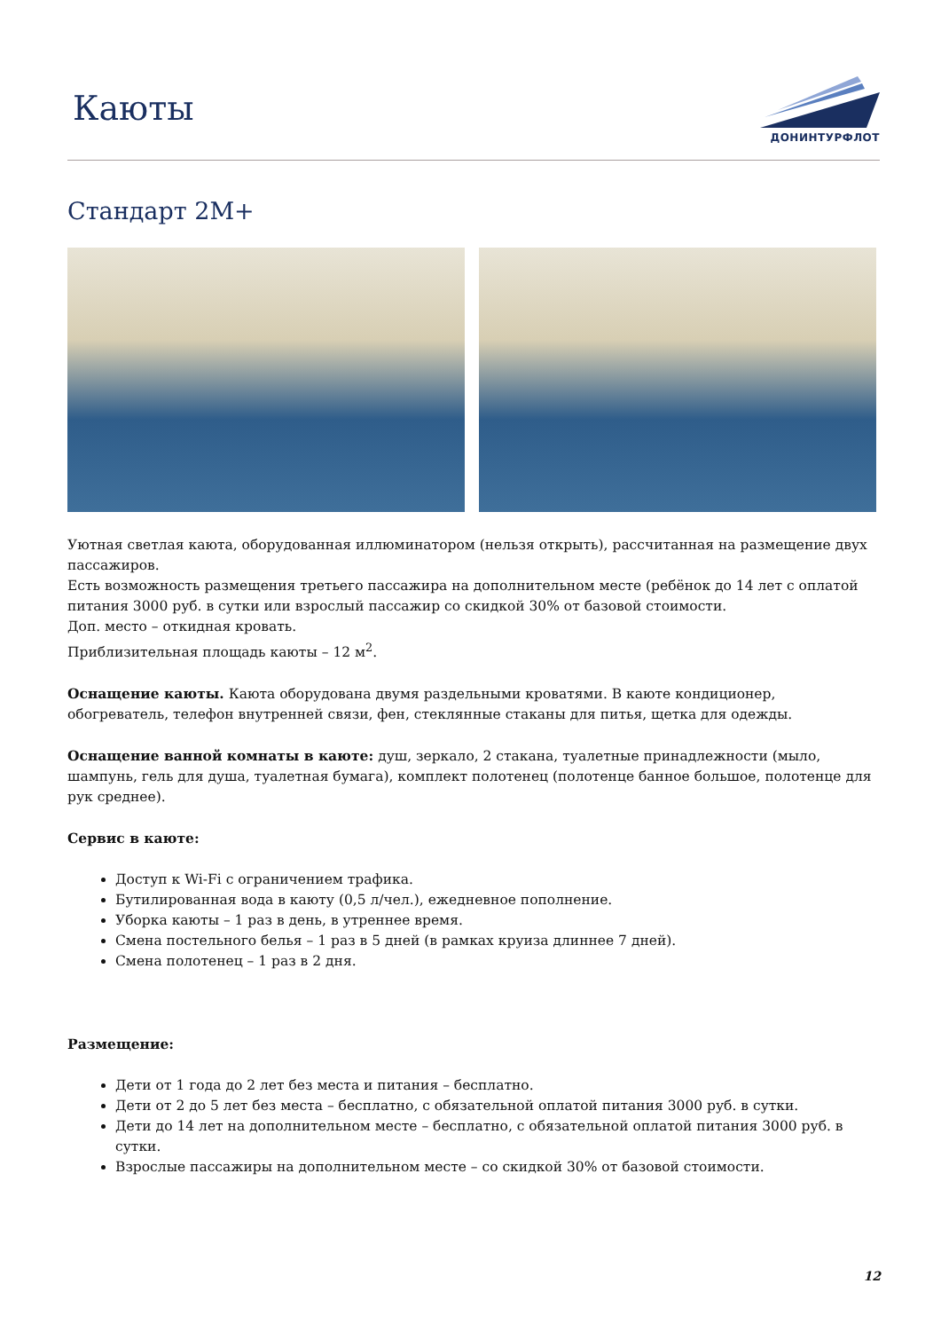Каюты
ДОНИНТУРФЛОТ
Стандарт 2М+
Уютная светлая каюта, оборудованная иллюминатором (нельзя открыть), рассчитанная на размещение двух пассажиров.
Есть возможность размещения третьего пассажира на дополнительном месте (ребёнок до 14 лет с оплатой питания 3000 руб. в сутки или взрослый пассажир со скидкой 30% от базовой стоимости.
Доп. место – откидная кровать.
Приблизительная площадь каюты – 12 м<sup>2</sup>.
Оснащение каюты. Каюта оборудована двумя раздельными кроватями. В каюте кондиционер, обогреватель, телефон внутренней связи, фен, стеклянные стаканы для питья, щетка для одежды.
Оснащение ванной комнаты в каюте: душ, зеркало, 2 стакана, туалетные принадлежности (мыло, шампунь, гель для душа, туалетная бумага), комплект полотенец (полотенце банное большое, полотенце для рук среднее).
Сервис в каюте:
Доступ к Wi-Fi с ограничением трафика.
Бутилированная вода в каюту (0,5 л/чел.), ежедневное пополнение.
Уборка каюты – 1 раз в день, в утреннее время.
Смена постельного белья – 1 раз в 5 дней (в рамках круиза длиннее 7 дней).
Смена полотенец – 1 раз в 2 дня.
Размещение:
Дети от 1 года до 2 лет без места и питания – бесплатно.
Дети от 2 до 5 лет без места – бесплатно, с обязательной оплатой питания 3000 руб. в сутки.
Дети до 14 лет на дополнительном месте – бесплатно, с обязательной оплатой питания 3000 руб. в сутки.
Взрослые пассажиры на дополнительном месте – со скидкой 30% от базовой стоимости.
12